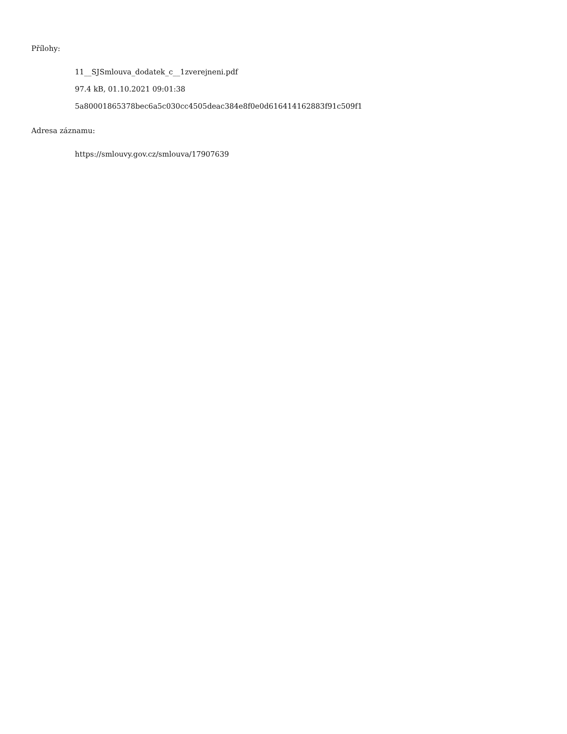Přílohy:
11__SJSmlouva_dodatek_c__1zverejneni.pdf
97.4 kB, 01.10.2021 09:01:38
5a80001865378bec6a5c030cc4505deac384e8f0e0d616414162883f91c509f1
Adresa záznamu:
https://smlouvy.gov.cz/smlouva/17907639